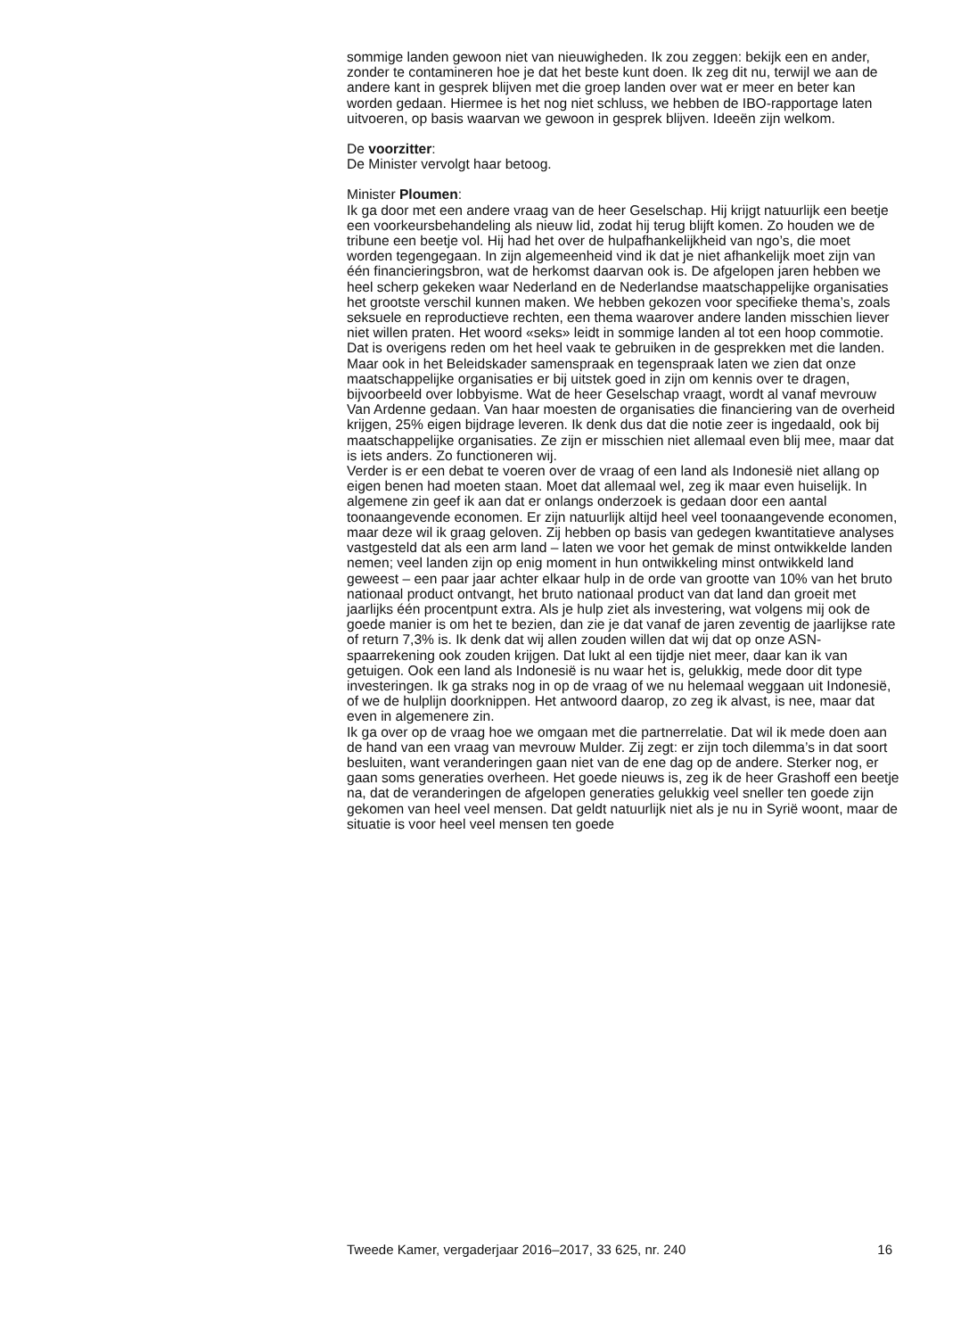sommige landen gewoon niet van nieuwigheden. Ik zou zeggen: bekijk een en ander, zonder te contamineren hoe je dat het beste kunt doen. Ik zeg dit nu, terwijl we aan de andere kant in gesprek blijven met die groep landen over wat er meer en beter kan worden gedaan. Hiermee is het nog niet schluss, we hebben de IBO-rapportage laten uitvoeren, op basis waarvan we gewoon in gesprek blijven. Ideeën zijn welkom.
De voorzitter:
De Minister vervolgt haar betoog.
Minister Ploumen:
Ik ga door met een andere vraag van de heer Geselschap. Hij krijgt natuurlijk een beetje een voorkeursbehandeling als nieuw lid, zodat hij terug blijft komen. Zo houden we de tribune een beetje vol. Hij had het over de hulpafhankelijkheid van ngo’s, die moet worden tegengegaan. In zijn algemeenheid vind ik dat je niet afhankelijk moet zijn van één financieringsbron, wat de herkomst daarvan ook is. De afgelopen jaren hebben we heel scherp gekeken waar Nederland en de Nederlandse maatschappelijke organisaties het grootste verschil kunnen maken. We hebben gekozen voor specifieke thema’s, zoals seksuele en reproductieve rechten, een thema waarover andere landen misschien liever niet willen praten. Het woord «seks» leidt in sommige landen al tot een hoop commotie. Dat is overigens reden om het heel vaak te gebruiken in de gesprekken met die landen. Maar ook in het Beleidskader samenspraak en tegenspraak laten we zien dat onze maatschappelijke organisaties er bij uitstek goed in zijn om kennis over te dragen, bijvoorbeeld over lobbyisme. Wat de heer Geselschap vraagt, wordt al vanaf mevrouw Van Ardenne gedaan. Van haar moesten de organisaties die financiering van de overheid krijgen, 25% eigen bijdrage leveren. Ik denk dus dat die notie zeer is ingedaald, ook bij maatschappelijke organisaties. Ze zijn er misschien niet allemaal even blij mee, maar dat is iets anders. Zo functioneren wij.
Verder is er een debat te voeren over de vraag of een land als Indonesië niet allang op eigen benen had moeten staan. Moet dat allemaal wel, zeg ik maar even huiselijk. In algemene zin geef ik aan dat er onlangs onderzoek is gedaan door een aantal toonaangevende economen. Er zijn natuurlijk altijd heel veel toonaangevende economen, maar deze wil ik graag geloven. Zij hebben op basis van gedegen kwantitatieve analyses vastgesteld dat als een arm land – laten we voor het gemak de minst ontwikkelde landen nemen; veel landen zijn op enig moment in hun ontwikkeling minst ontwikkeld land geweest – een paar jaar achter elkaar hulp in de orde van grootte van 10% van het bruto nationaal product ontvangt, het bruto nationaal product van dat land dan groeit met jaarlijks één procentpunt extra. Als je hulp ziet als investering, wat volgens mij ook de goede manier is om het te bezien, dan zie je dat vanaf de jaren zeventig de jaarlijkse rate of return 7,3% is. Ik denk dat wij allen zouden willen dat wij dat op onze ASN-spaarrekening ook zouden krijgen. Dat lukt al een tijdje niet meer, daar kan ik van getuigen. Ook een land als Indonesië is nu waar het is, gelukkig, mede door dit type investeringen. Ik ga straks nog in op de vraag of we nu helemaal weggaan uit Indonesië, of we de hulplijn doorknippen. Het antwoord daarop, zo zeg ik alvast, is nee, maar dat even in algemenere zin.
Ik ga over op de vraag hoe we omgaan met die partnerrelatie. Dat wil ik mede doen aan de hand van een vraag van mevrouw Mulder. Zij zegt: er zijn toch dilemma’s in dat soort besluiten, want veranderingen gaan niet van de ene dag op de andere. Sterker nog, er gaan soms generaties overheen. Het goede nieuws is, zeg ik de heer Grashoff een beetje na, dat de veranderingen de afgelopen generaties gelukkig veel sneller ten goede zijn gekomen van heel veel mensen. Dat geldt natuurlijk niet als je nu in Syrië woont, maar de situatie is voor heel veel mensen ten goede
Tweede Kamer, vergaderjaar 2016–2017, 33 625, nr. 240 16